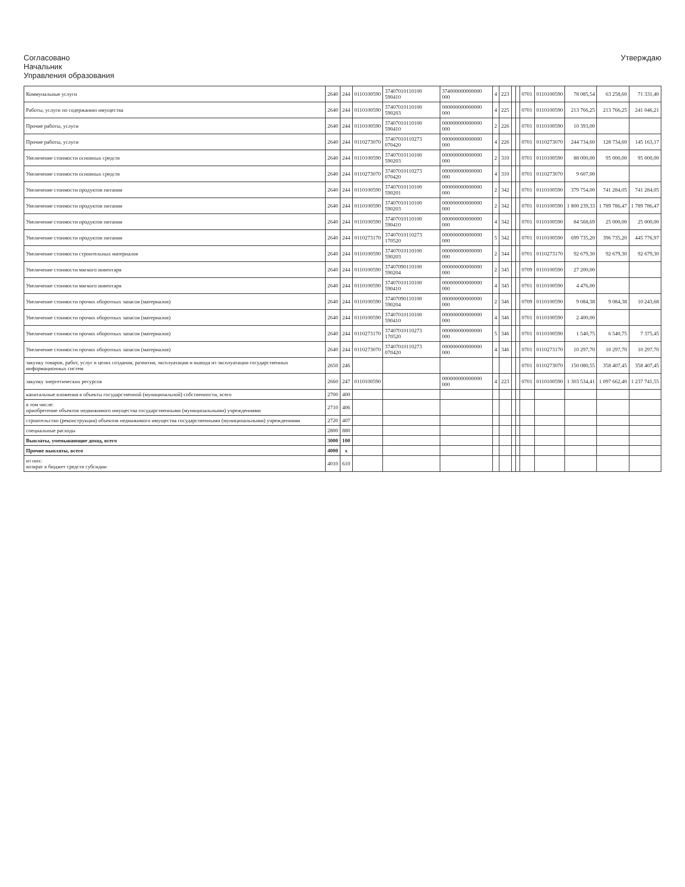Согласовано
Начальник
Управления образования
Утверждаю
| Коммунальные услуги | 2640 | 244 | 0110100590 | 37407010110100 590410 | 374000000000000 000 | 4 | 223 | | | 0701 | 0110100590 | 78 085,54 | 63 258,60 | 71 331,40 |
| Работы, услуги по содержанию имущества | 2640 | 244 | 0110100590 | 37407010110100 590203 | 000000000000000 000 | 4 | 225 | | | 0701 | 0110100590 | 213 766,25 | 213 766,25 | 241 046,21 |
| Прочие работы, услуги | 2640 | 244 | 0110100590 | 37407010110100 590410 | 000000000000000 000 | 2 | 226 | | | 0701 | 0110100590 | 10 393,00 | | |
| Прочие работы, услуги | 2640 | 244 | 0110273070 | 37407010110273 070420 | 000000000000000 000 | 4 | 226 | | | 0701 | 0110273070 | 244 734,60 | 128 734,60 | 145 163,17 |
| Увеличение стоимости основных средств | 2640 | 244 | 0110100590 | 37407010110100 590203 | 000000000000000 000 | 2 | 310 | | | 0701 | 0110100590 | 88 000,00 | 95 000,00 | 95 000,00 |
| Увеличение стоимости основных средств | 2640 | 244 | 0110273070 | 37407010110273 070420 | 000000000000000 000 | 4 | 310 | | | 0701 | 0110273070 | 9 607,00 | | |
| Увеличение стоимости продуктов питания | 2640 | 244 | 0110100590 | 37407010110100 590201 | 000000000000000 000 | 2 | 342 | | | 0701 | 0110100590 | 379 754,00 | 741 284,05 | 741 284,05 |
| Увеличение стоимости продуктов питания | 2640 | 244 | 0110100590 | 37407010110100 590203 | 000000000000000 000 | 2 | 342 | | | 0701 | 0110100590 | 1 800 239,33 | 1 789 786,47 | 1 789 786,47 |
| Увеличение стоимости продуктов питания | 2640 | 244 | 0110100590 | 37407010110100 590410 | 000000000000000 000 | 4 | 342 | | | 0701 | 0110100590 | 84 568,69 | 25 000,00 | 25 000,00 |
| Увеличение стоимости продуктов питания | 2640 | 244 | 0110273170 | 37407010110273 170520 | 000000000000000 000 | 5 | 342 | | | 0701 | 0110100590 | 699 735,20 | 396 735,20 | 445 776,97 |
| Увеличение стоимости строительных материалов | 2640 | 244 | 0110100590 | 37407010110100 590203 | 000000000000000 000 | 2 | 344 | | | 0701 | 0110273170 | 92 679,30 | 92 679,30 | 92 679,30 |
| Увеличение стоимости мягкого инвентаря | 2640 | 244 | 0110100590 | 37407090110100 590204 | 000000000000000 000 | 2 | 345 | | | 0709 | 0110100590 | 27 200,00 | | |
| Увеличение стоимости мягкого инвентаря | 2640 | 244 | 0110100590 | 37407010110100 590410 | 000000000000000 000 | 4 | 345 | | | 0701 | 0110100590 | 4 476,00 | | |
| Увеличение стоимости прочих оборотных запасов (материалов) | 2640 | 244 | 0110100590 | 37407090110100 590204 | 000000000000000 000 | 2 | 346 | | | 0709 | 0110100590 | 9 084,38 | 9 084,38 | 10 243,68 |
| Увеличение стоимости прочих оборотных запасов (материалов) | 2640 | 244 | 0110100590 | 37407010110100 590410 | 000000000000000 000 | 4 | 346 | | | 0701 | 0110100590 | 2 400,00 | | |
| Увеличение стоимости прочих оборотных запасов (материалов) | 2640 | 244 | 0110273170 | 37407010110273 170520 | 000000000000000 000 | 5 | 346 | | | 0701 | 0110100590 | 1 540,75 | 6 540,75 | 7 375,45 |
| Увеличение стоимости прочих оборотных запасов (материалов) | 2640 | 244 | 0110273070 | 37407010110273 070420 | 000000000000000 000 | 4 | 346 | | | 0701 | 0110273170 | 10 297,70 | 10 297,70 | 10 297,70 |
| закупку товаров, работ, услуг в целях создания, развития, эксплуатации и вывода из эксплуатации государственных информационных систем | 2650 | 246 | | | | | | | | 0701 | 0110273070 | 150 080,55 | 358 407,45 | 358 407,45 |
| закупку энергетических ресурсов | 2660 | 247 | 0110100590 | | 000000000000000 000 | 4 | 223 | | | 0701 | 0110100590 | 1 303 534,41 | 1 097 662,40 | 1 237 741,55 |
| капитальные вложения в объекты государственной (муниципальной) собственности, всего | 2700 | 400 | | | | | | | | | | | | |
| в том числе: приобретение объектов недвижимого имущества государственными (муниципальными) учреждениями | 2710 | 406 | | | | | | | | | | | | |
| строительство (реконструкция) объектов недвижимого имущества государственными (муниципальными) учреждениями | 2720 | 407 | | | | | | | | | | | | |
| специальные расходы | 2800 | 880 | | | | | | | | | | | | |
| Выплаты, уменьшающие доход, всего | 3000 | 100 | | | | | | | | | | | | |
| Прочие выплаты, всего | 4000 | x | | | | | | | | | | | | |
| из них: возврат в бюджет средств субсидии | 4010 | 610 | | | | | | | | | | | | |